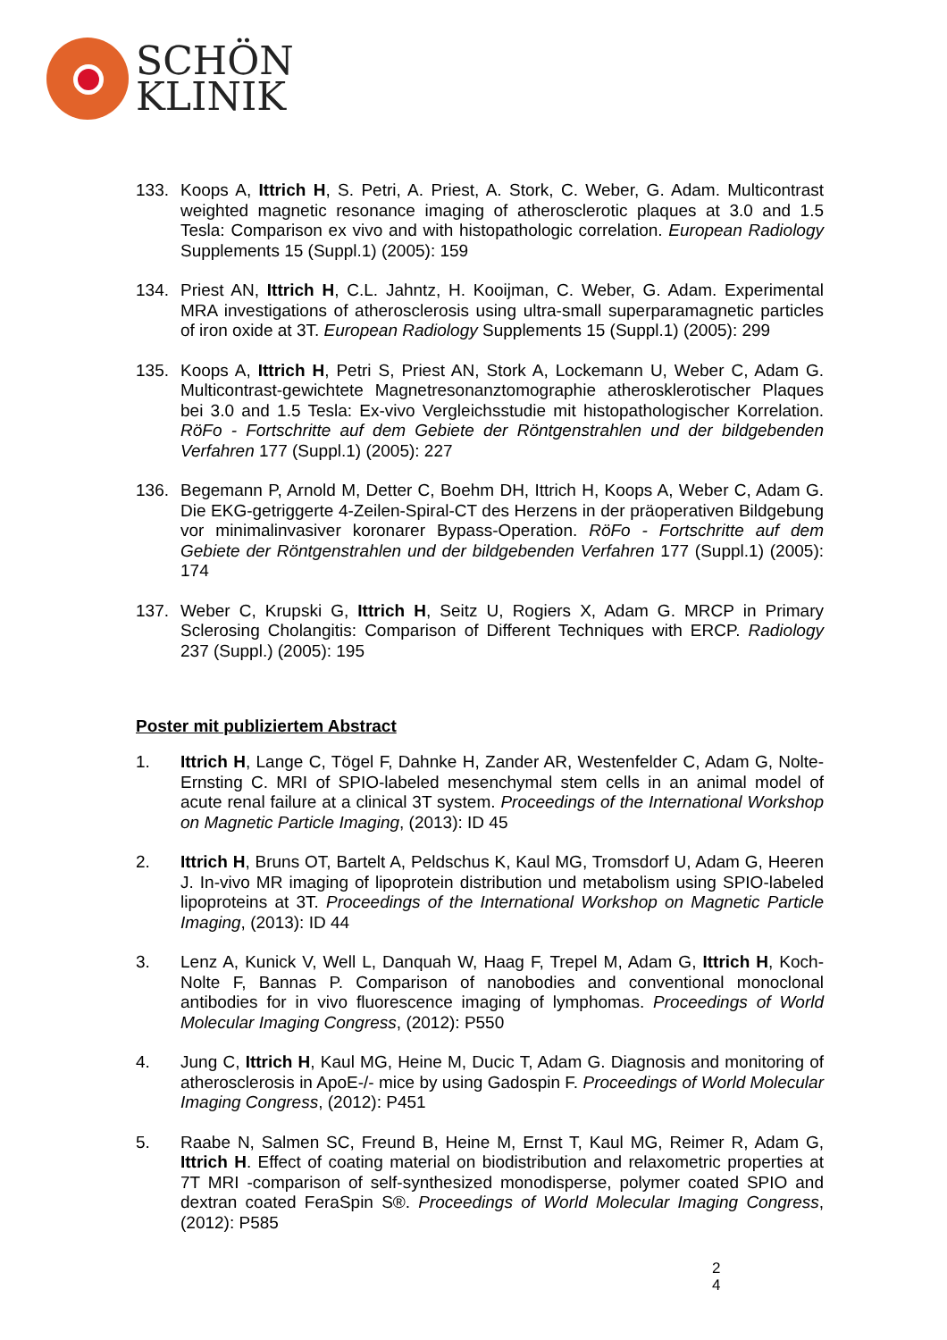SCHÖN
KLINIK
133. Koops A, Ittrich H, S. Petri, A. Priest, A. Stork, C. Weber, G. Adam. Multicontrast weighted magnetic resonance imaging of atherosclerotic plaques at 3.0 and 1.5 Tesla: Comparison ex vivo and with histopathologic correlation. European Radiology Supplements 15 (Suppl.1) (2005): 159
134. Priest AN, Ittrich H, C.L. Jahntz, H. Kooijman, C. Weber, G. Adam. Experimental MRA investigations of atherosclerosis using ultra-small superparamagnetic particles of iron oxide at 3T. European Radiology Supplements 15 (Suppl.1) (2005): 299
135. Koops A, Ittrich H, Petri S, Priest AN, Stork A, Lockemann U, Weber C, Adam G. Multicontrast-gewichtete Magnetresonanztomographie atherosklerotischer Plaques bei 3.0 and 1.5 Tesla: Ex-vivo Vergleichsstudie mit histopathologischer Korrelation. RöFo - Fortschritte auf dem Gebiete der Röntgenstrahlen und der bildgebenden Verfahren 177 (Suppl.1) (2005): 227
136. Begemann P, Arnold M, Detter C, Boehm DH, Ittrich H, Koops A, Weber C, Adam G. Die EKG-getriggerte 4-Zeilen-Spiral-CT des Herzens in der präoperativen Bildgebung vor minimalinvasiver koronarer Bypass-Operation. RöFo - Fortschritte auf dem Gebiete der Röntgenstrahlen und der bildgebenden Verfahren 177 (Suppl.1) (2005): 174
137. Weber C, Krupski G, Ittrich H, Seitz U, Rogiers X, Adam G. MRCP in Primary Sclerosing Cholangitis: Comparison of Different Techniques with ERCP. Radiology 237 (Suppl.) (2005): 195
Poster mit publiziertem Abstract
1. Ittrich H, Lange C, Tögel F, Dahnke H, Zander AR, Westenfelder C, Adam G, Nolte-Ernsting C. MRI of SPIO-labeled mesenchymal stem cells in an animal model of acute renal failure at a clinical 3T system. Proceedings of the International Workshop on Magnetic Particle Imaging, (2013): ID 45
2. Ittrich H, Bruns OT, Bartelt A, Peldschus K, Kaul MG, Tromsdorf U, Adam G, Heeren J. In-vivo MR imaging of lipoprotein distribution und metabolism using SPIO-labeled lipoproteins at 3T. Proceedings of the International Workshop on Magnetic Particle Imaging, (2013): ID 44
3. Lenz A, Kunick V, Well L, Danquah W, Haag F, Trepel M, Adam G, Ittrich H, Koch-Nolte F, Bannas P. Comparison of nanobodies and conventional monoclonal antibodies for in vivo fluorescence imaging of lymphomas. Proceedings of World Molecular Imaging Congress, (2012): P550
4. Jung C, Ittrich H, Kaul MG, Heine M, Ducic T, Adam G. Diagnosis and monitoring of atherosclerosis in ApoE-/- mice by using Gadospin F. Proceedings of World Molecular Imaging Congress, (2012): P451
5. Raabe N, Salmen SC, Freund B, Heine M, Ernst T, Kaul MG, Reimer R, Adam G, Ittrich H. Effect of coating material on biodistribution and relaxometric properties at 7T MRI -comparison of self-synthesized monodisperse, polymer coated SPIO and dextran coated FeraSpin S®. Proceedings of World Molecular Imaging Congress, (2012): P585
2
4